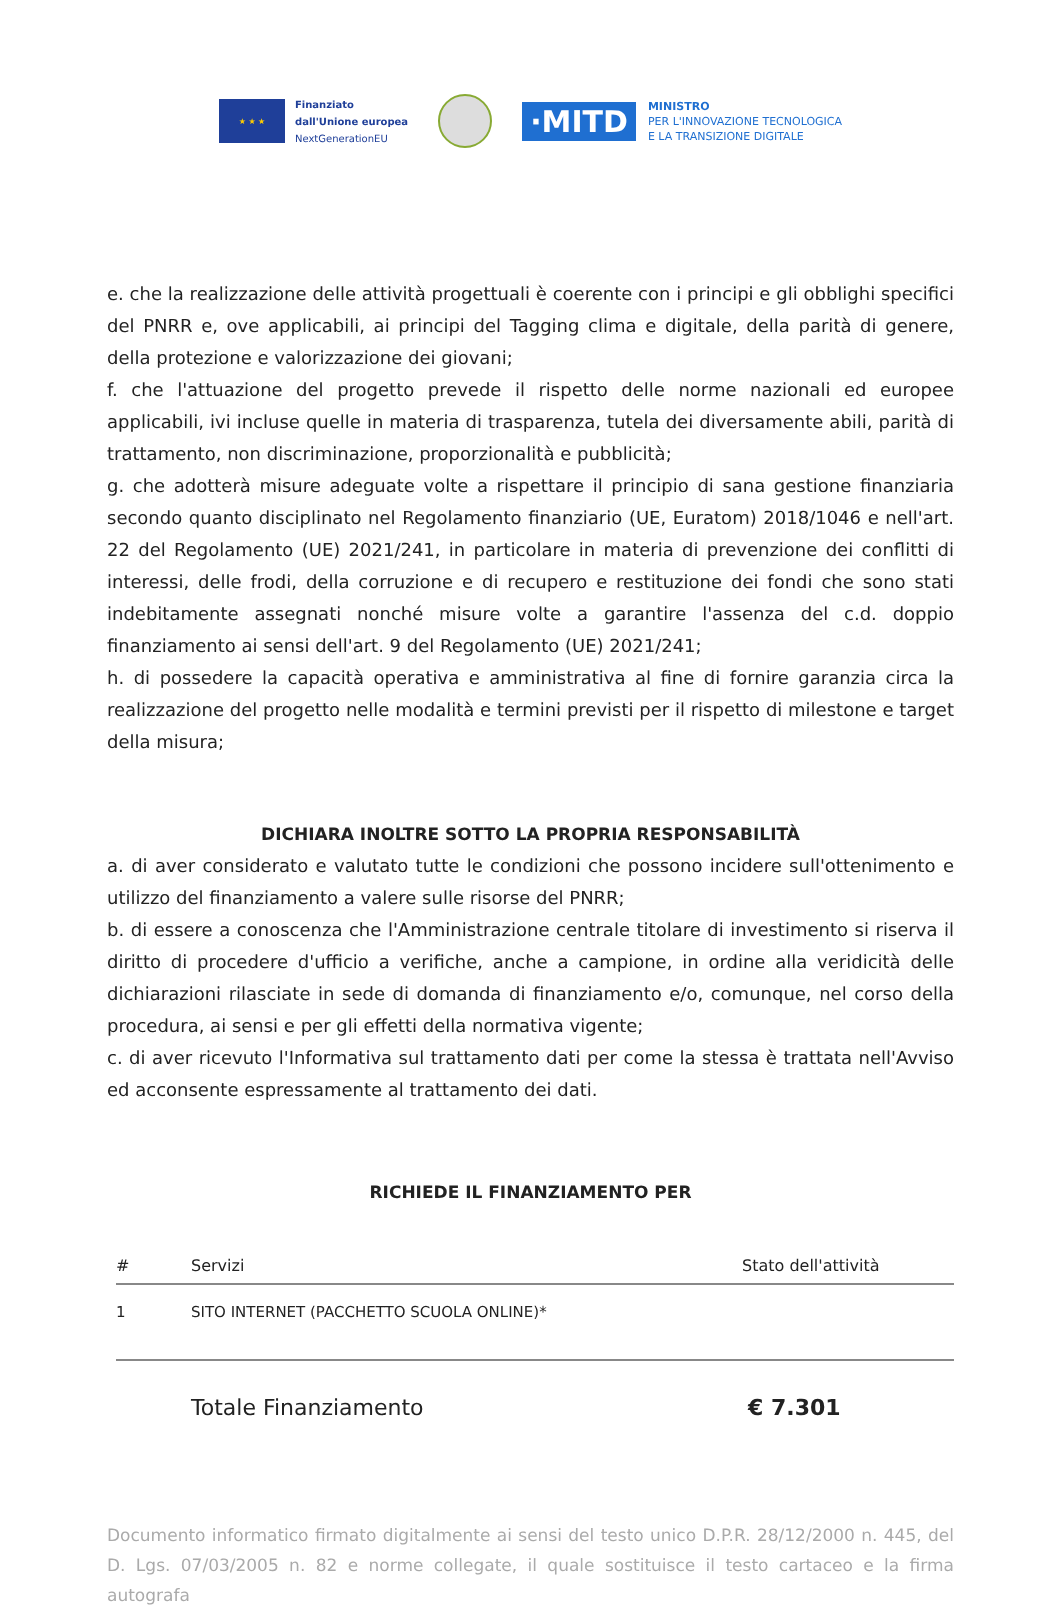★ ★ ★
Finanziato
dall'Unione europea
NextGenerationEU
·MITD
MINISTRO
PER L'INNOVAZIONE TECNOLOGICA
E LA TRANSIZIONE DIGITALE
e. che la realizzazione delle attività progettuali è coerente con i principi e gli obblighi specifici del PNRR e, ove applicabili, ai principi del Tagging clima e digitale, della parità di genere, della protezione e valorizzazione dei giovani;
f. che l'attuazione del progetto prevede il rispetto delle norme nazionali ed europee applicabili, ivi incluse quelle in materia di trasparenza, tutela dei diversamente abili, parità di trattamento, non discriminazione, proporzionalità e pubblicità;
g. che adotterà misure adeguate volte a rispettare il principio di sana gestione finanziaria secondo quanto disciplinato nel Regolamento finanziario (UE, Euratom) 2018/1046 e nell'art. 22 del Regolamento (UE) 2021/241, in particolare in materia di prevenzione dei conflitti di interessi, delle frodi, della corruzione e di recupero e restituzione dei fondi che sono stati indebitamente assegnati nonché misure volte a garantire l'assenza del c.d. doppio finanziamento ai sensi dell'art. 9 del Regolamento (UE) 2021/241;
h. di possedere la capacità operativa e amministrativa al fine di fornire garanzia circa la realizzazione del progetto nelle modalità e termini previsti per il rispetto di milestone e target della misura;
DICHIARA INOLTRE SOTTO LA PROPRIA RESPONSABILITÀ
a. di aver considerato e valutato tutte le condizioni che possono incidere sull'ottenimento e utilizzo del finanziamento a valere sulle risorse del PNRR;
b. di essere a conoscenza che l'Amministrazione centrale titolare di investimento si riserva il diritto di procedere d'ufficio a verifiche, anche a campione, in ordine alla veridicità delle dichiarazioni rilasciate in sede di domanda di finanziamento e/o, comunque, nel corso della procedura, ai sensi e per gli effetti della normativa vigente;
c. di aver ricevuto l'Informativa sul trattamento dati per come la stessa è trattata nell'Avviso ed acconsente espressamente al trattamento dei dati.
RICHIEDE IL FINANZIAMENTO PER
| # | Servizi | Stato dell'attività |
| --- | --- | --- |
| 1 | SITO INTERNET (PACCHETTO SCUOLA ONLINE)* | |
Totale Finanziamento € 7.301
Documento informatico firmato digitalmente ai sensi del testo unico D.P.R. 28/12/2000 n. 445, del D. Lgs. 07/03/2005 n. 82 e norme collegate, il quale sostituisce il testo cartaceo e la firma autografa